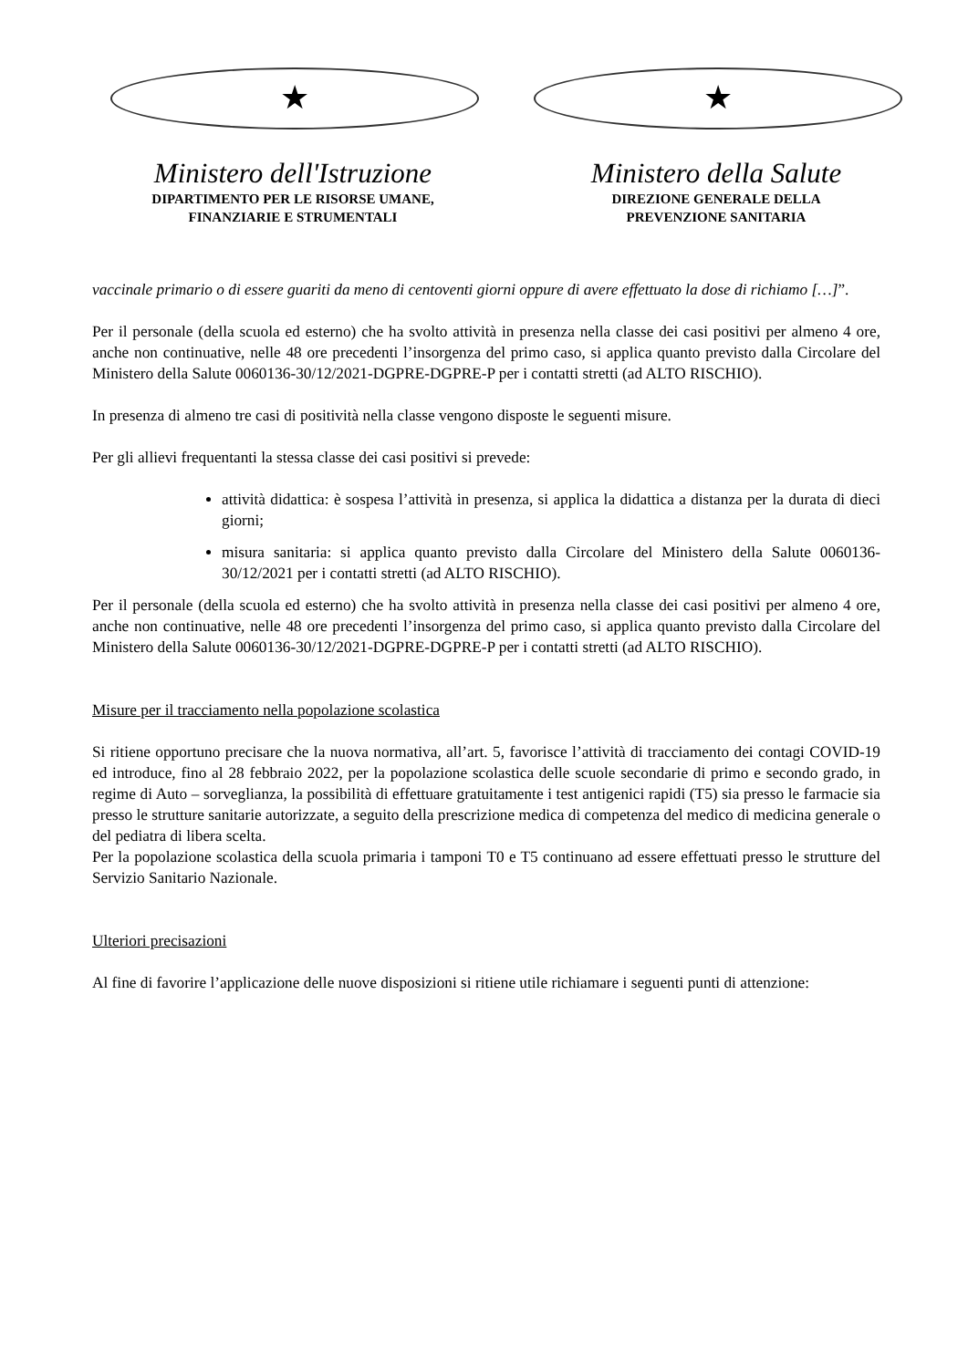★
Ministero dell'Istruzione
DIPARTIMENTO PER LE RISORSE UMANE,
FINANZIARIE E STRUMENTALI
★
Ministero della Salute
DIREZIONE GENERALE DELLA
PREVENZIONE SANITARIA
vaccinale primario o di essere guariti da meno di centoventi giorni oppure di avere effettuato la dose di richiamo […]”.
Per il personale (della scuola ed esterno) che ha svolto attività in presenza nella classe dei casi positivi per almeno 4 ore, anche non continuative, nelle 48 ore precedenti l’insorgenza del primo caso, si applica quanto previsto dalla Circolare del Ministero della Salute 0060136-30/12/2021-DGPRE-DGPRE-P per i contatti stretti (ad ALTO RISCHIO).
In presenza di almeno tre casi di positività nella classe vengono disposte le seguenti misure.
Per gli allievi frequentanti la stessa classe dei casi positivi si prevede:
attività didattica: è sospesa l’attività in presenza, si applica la didattica a distanza per la durata di dieci giorni;
misura sanitaria: si applica quanto previsto dalla Circolare del Ministero della Salute 0060136-30/12/2021 per i contatti stretti (ad ALTO RISCHIO).
Per il personale (della scuola ed esterno) che ha svolto attività in presenza nella classe dei casi positivi per almeno 4 ore, anche non continuative, nelle 48 ore precedenti l’insorgenza del primo caso, si applica quanto previsto dalla Circolare del Ministero della Salute 0060136-30/12/2021-DGPRE-DGPRE-P per i contatti stretti (ad ALTO RISCHIO).
Misure per il tracciamento nella popolazione scolastica
Si ritiene opportuno precisare che la nuova normativa, all’art. 5, favorisce l’attività di tracciamento dei contagi COVID-19 ed introduce, fino al 28 febbraio 2022, per la popolazione scolastica delle scuole secondarie di primo e secondo grado, in regime di Auto – sorveglianza, la possibilità di effettuare gratuitamente i test antigenici rapidi (T5) sia presso le farmacie sia presso le strutture sanitarie autorizzate, a seguito della prescrizione medica di competenza del medico di medicina generale o del pediatra di libera scelta.
Per la popolazione scolastica della scuola primaria i tamponi T0 e T5 continuano ad essere effettuati presso le strutture del Servizio Sanitario Nazionale.
Ulteriori precisazioni
Al fine di favorire l’applicazione delle nuove disposizioni si ritiene utile richiamare i seguenti punti di attenzione: